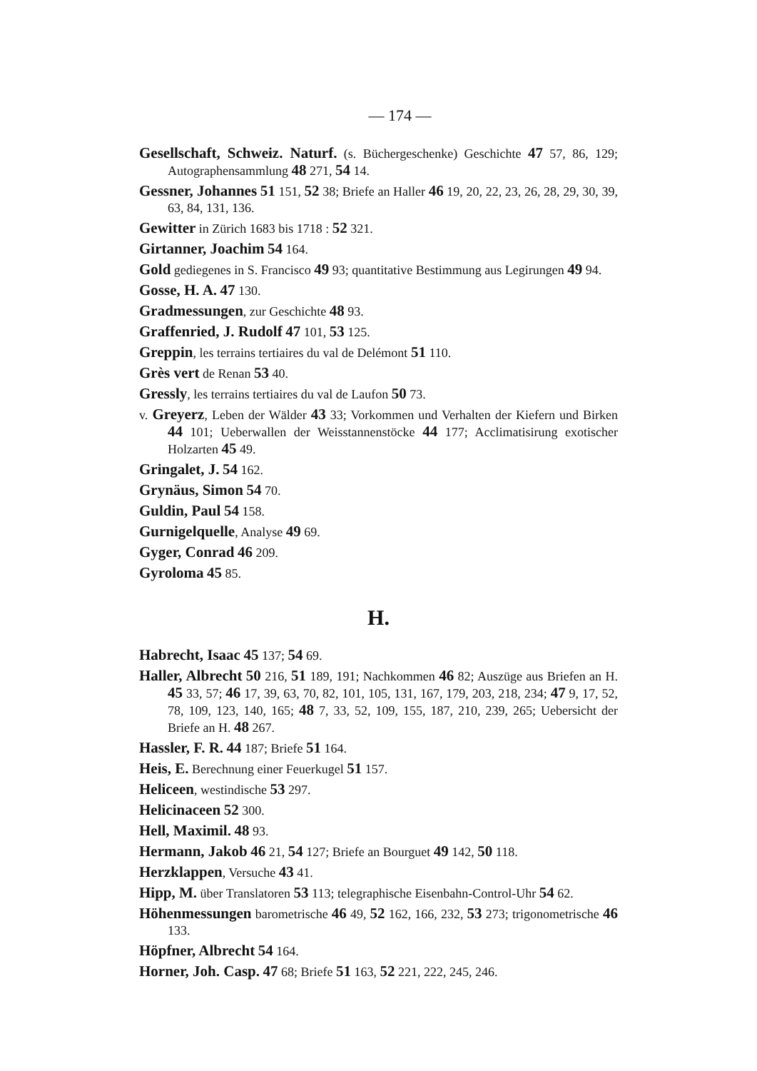— 174 —
Gesellschaft, Schweiz. Naturf. (s. Büchergeschenke) Geschichte 47 57, 86, 129; Autographensammlung 48 271, 54 14.
Gessner, Johannes 51 151, 52 38; Briefe an Haller 46 19, 20, 22, 23, 26, 28, 29, 30, 39, 63, 84, 131, 136.
Gewitter in Zürich 1683 bis 1718 : 52 321.
Girtanner, Joachim 54 164.
Gold gediegenes in S. Francisco 49 93; quantitative Bestimmung aus Legirungen 49 94.
Gosse, H. A. 47 130.
Gradmessungen, zur Geschichte 48 93.
Graffenried, J. Rudolf 47 101, 53 125.
Greppin, les terrains tertiaires du val de Delémont 51 110.
Grès vert de Renan 53 40.
Gressly, les terrains tertiaires du val de Laufon 50 73.
v. Greyerz, Leben der Wälder 43 33; Vorkommen und Verhalten der Kiefern und Birken 44 101; Ueberwallen der Weisstannenstöcke 44 177; Acclimatisirung exotischer Holzarten 45 49.
Gringalet, J. 54 162.
Grynäus, Simon 54 70.
Guldin, Paul 54 158.
Gurnigelquelle, Analyse 49 69.
Gyger, Conrad 46 209.
Gyroloma 45 85.
H.
Habrecht, Isaac 45 137; 54 69.
Haller, Albrecht 50 216, 51 189, 191; Nachkommen 46 82; Auszüge aus Briefen an H. 45 33, 57; 46 17, 39, 63, 70, 82, 101, 105, 131, 167, 179, 203, 218, 234; 47 9, 17, 52, 78, 109, 123, 140, 165; 48 7, 33, 52, 109, 155, 187, 210, 239, 265; Uebersicht der Briefe an H. 48 267.
Hassler, F. R. 44 187; Briefe 51 164.
Heis, E. Berechnung einer Feuerkugel 51 157.
Heliceen, westindische 53 297.
Helicinaceen 52 300.
Hell, Maximil. 48 93.
Hermann, Jakob 46 21, 54 127; Briefe an Bourguet 49 142, 50 118.
Herzklappen, Versuche 43 41.
Hipp, M. über Translatoren 53 113; telegraphische Eisenbahn-Control-Uhr 54 62.
Höhenmessungen barometrische 46 49, 52 162, 166, 232, 53 273; trigonometrische 46 133.
Höpfner, Albrecht 54 164.
Horner, Joh. Casp. 47 68; Briefe 51 163, 52 221, 222, 245, 246.